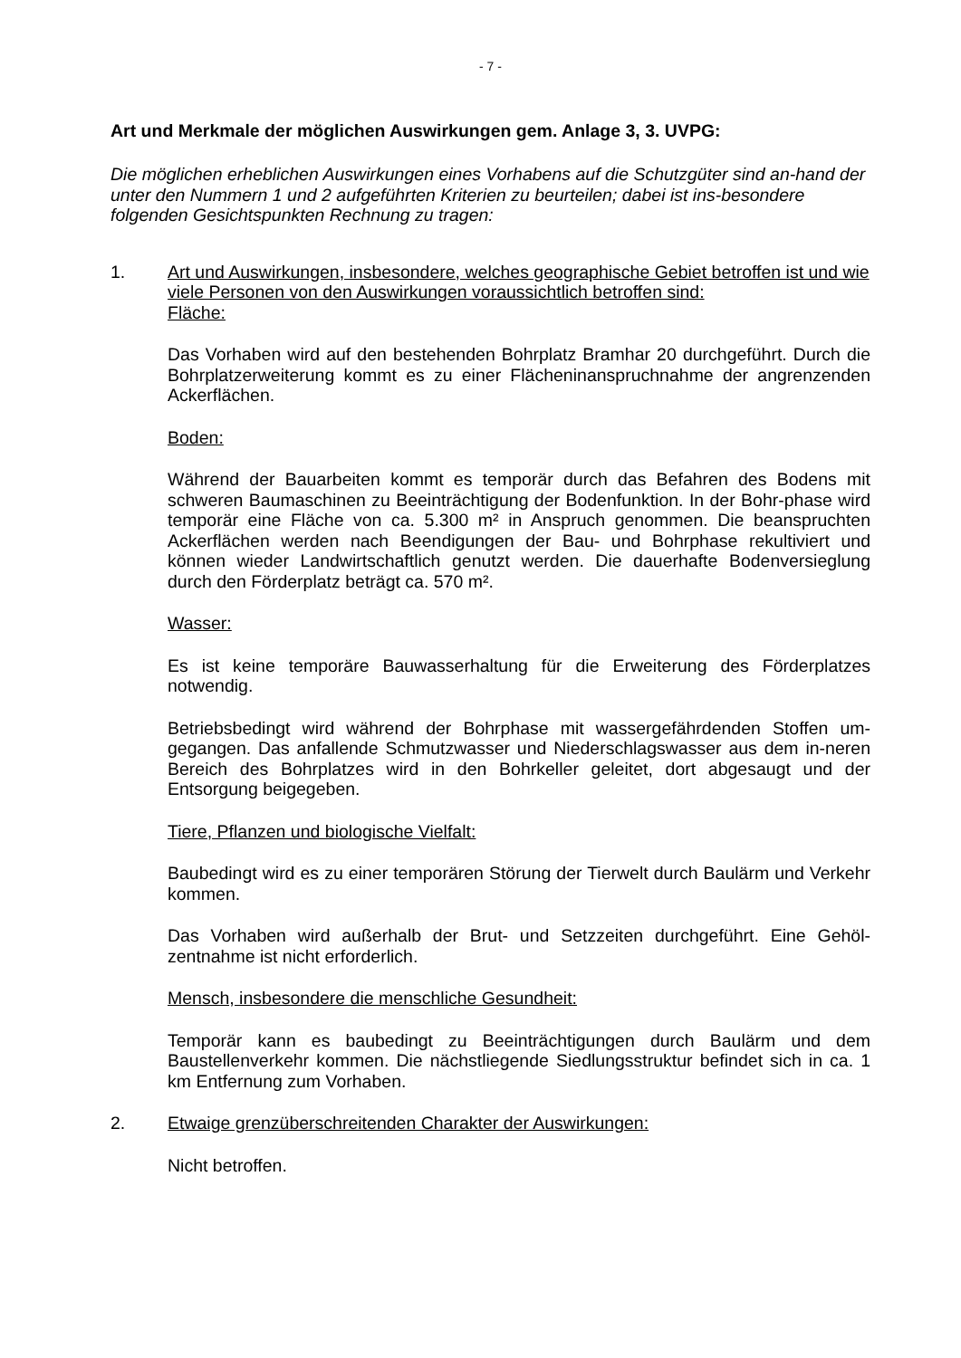- 7 -
Art und Merkmale der möglichen Auswirkungen gem. Anlage 3, 3. UVPG:
Die möglichen erheblichen Auswirkungen eines Vorhabens auf die Schutzgüter sind an-hand der unter den Nummern 1 und 2 aufgeführten Kriterien zu beurteilen; dabei ist ins-besondere folgenden Gesichtspunkten Rechnung zu tragen:
1. Art und Auswirkungen, insbesondere, welches geographische Gebiet betroffen ist und wie viele Personen von den Auswirkungen voraussichtlich betroffen sind:
Fläche:
Das Vorhaben wird auf den bestehenden Bohrplatz Bramhar 20 durchgeführt. Durch die Bohrplatzerweiterung kommt es zu einer Flächeninanspruchnahme der angrenzenden Ackerflächen.
Boden:
Während der Bauarbeiten kommt es temporär durch das Befahren des Bodens mit schweren Baumaschinen zu Beeinträchtigung der Bodenfunktion. In der Bohr-phase wird temporär eine Fläche von ca. 5.300 m² in Anspruch genommen. Die beanspruchten Ackerflächen werden nach Beendigungen der Bau- und Bohrphase rekultiviert und können wieder Landwirtschaftlich genutzt werden. Die dauerhafte Bodenversieglung durch den Förderplatz beträgt ca. 570 m².
Wasser:
Es ist keine temporäre Bauwasserhaltung für die Erweiterung des Förderplatzes notwendig.
Betriebsbedingt wird während der Bohrphase mit wassergefährdenden Stoffen um-gegangen. Das anfallende Schmutzwasser und Niederschlagswasser aus dem in-neren Bereich des Bohrplatzes wird in den Bohrkeller geleitet, dort abgesaugt und der Entsorgung beigegeben.
Tiere, Pflanzen und biologische Vielfalt:
Baubedingt wird es zu einer temporären Störung der Tierwelt durch Baulärm und Verkehr kommen.
Das Vorhaben wird außerhalb der Brut- und Setzzeiten durchgeführt. Eine Gehöl-zentnahme ist nicht erforderlich.
Mensch, insbesondere die menschliche Gesundheit:
Temporär kann es baubedingt zu Beeinträchtigungen durch Baulärm und dem Baustellenverkehr kommen. Die nächstliegende Siedlungsstruktur befindet sich in ca. 1 km Entfernung zum Vorhaben.
2. Etwaige grenzüberschreitenden Charakter der Auswirkungen:
Nicht betroffen.